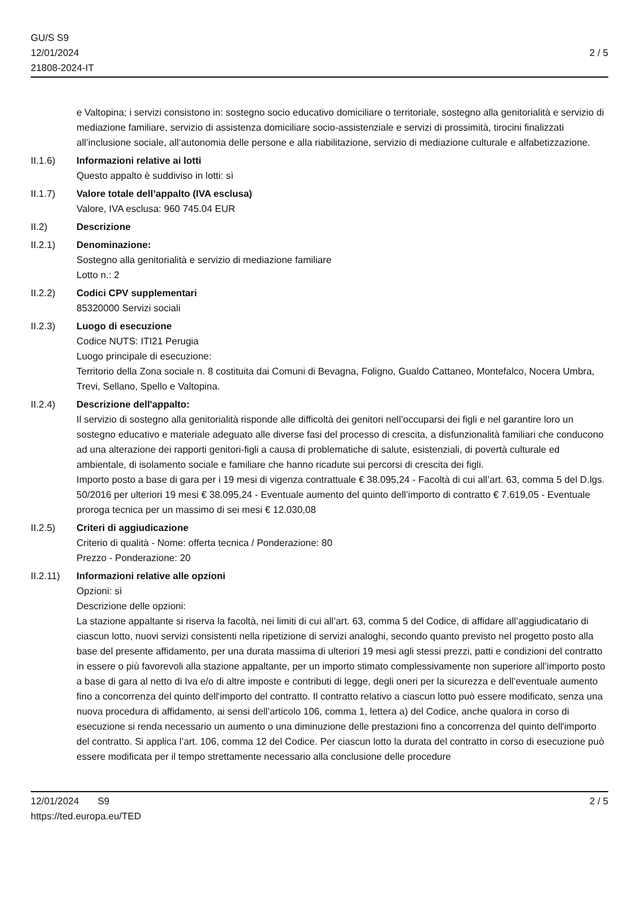GU/S S9
12/01/2024
21808-2024-IT
2 / 5
e Valtopina; i servizi consistono in: sostegno socio educativo domiciliare o territoriale, sostegno alla genitorialità e servizio di mediazione familiare, servizio di assistenza domiciliare socio-assistenziale e servizi di prossimità, tirocini finalizzati all’inclusione sociale, all’autonomia delle persone e alla riabilitazione, servizio di mediazione culturale e alfabetizzazione.
II.1.6) Informazioni relative ai lotti
Questo appalto è suddiviso in lotti: sì
II.1.7) Valore totale dell’appalto (IVA esclusa)
Valore, IVA esclusa: 960 745.04 EUR
II.2) Descrizione
II.2.1) Denominazione:
Sostegno alla genitorialità e servizio di mediazione familiare
Lotto n.: 2
II.2.2) Codici CPV supplementari
85320000 Servizi sociali
II.2.3) Luogo di esecuzione
Codice NUTS: ITI21 Perugia
Luogo principale di esecuzione:
Territorio della Zona sociale n. 8 costituita dai Comuni di Bevagna, Foligno, Gualdo Cattaneo, Montefalco, Nocera Umbra, Trevi, Sellano, Spello e Valtopina.
II.2.4) Descrizione dell'appalto:
Il servizio di sostegno alla genitorialità risponde alle difficoltà dei genitori nell’occuparsi dei figli e nel garantire loro un sostegno educativo e materiale adeguato alle diverse fasi del processo di crescita, a disfunzionalità familiari che conducono ad una alterazione dei rapporti genitori-figli a causa di problematiche di salute, esistenziali, di povertà culturale ed ambientale, di isolamento sociale e familiare che hanno ricadute sui percorsi di crescita dei figli.
Importo posto a base di gara per i 19 mesi di vigenza contrattuale € 38.095,24 - Facoltà di cui all’art. 63, comma 5 del D.lgs. 50/2016 per ulteriori 19 mesi € 38.095,24 - Eventuale aumento del quinto dell’importo di contratto € 7.619,05 - Eventuale proroga tecnica per un massimo di sei mesi € 12.030,08
II.2.5) Criteri di aggiudicazione
Criterio di qualità - Nome: offerta tecnica / Ponderazione: 80
Prezzo - Ponderazione: 20
II.2.11)
Informazioni relative alle opzioni
Opzioni: sì
Descrizione delle opzioni:
La stazione appaltante si riserva la facoltà, nei limiti di cui all’art. 63, comma 5 del Codice, di affidare all’aggiudicatario di ciascun lotto, nuovi servizi consistenti nella ripetizione di servizi analoghi, secondo quanto previsto nel progetto posto alla base del presente affidamento, per una durata massima di ulteriori 19 mesi agli stessi prezzi, patti e condizioni del contratto in essere o più favorevoli alla stazione appaltante, per un importo stimato complessivamente non superiore all’importo posto a base di gara al netto di Iva e/o di altre imposte e contributi di legge, degli oneri per la sicurezza e dell’eventuale aumento fino a concorrenza del quinto dell'importo del contratto. Il contratto relativo a ciascun lotto può essere modificato, senza una nuova procedura di affidamento, ai sensi dell’articolo 106, comma 1, lettera a) del Codice, anche qualora in corso di esecuzione si renda necessario un aumento o una diminuzione delle prestazioni fino a concorrenza del quinto dell'importo del contratto. Si applica l’art. 106, comma 12 del Codice. Per ciascun lotto la durata del contratto in corso di esecuzione può essere modificata per il tempo strettamente necessario alla conclusione delle procedure
12/01/2024 S9
https://ted.europa.eu/TED
2 / 5